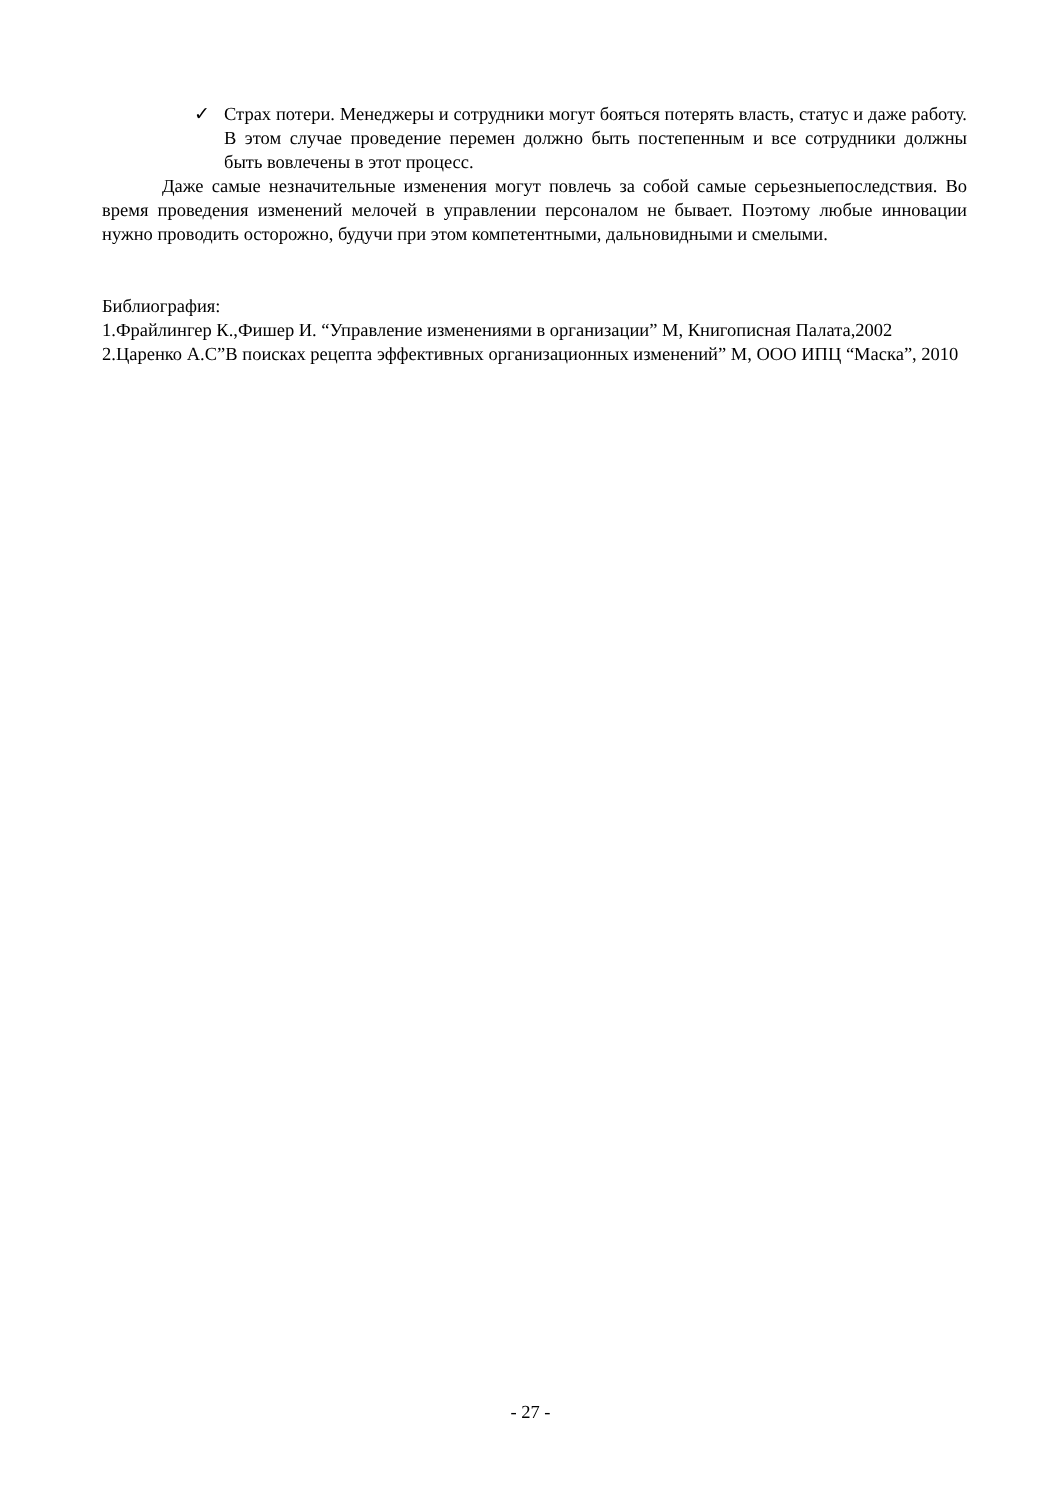✓ Страх потери. Менеджеры и сотрудники могут бояться потерять власть, статус и даже работу. В этом случае проведение перемен должно быть постепенным и все сотрудники должны быть вовлечены в этот процесс.
Даже самые незначительные изменения могут повлечь за собой самые серьезныепоследствия. Во время проведения изменений мелочей в управлении персоналом не бывает. Поэтому любые инновации нужно проводить осторожно, будучи при этом компетентными, дальновидными и смелыми.
Библиография:
1.Фрайлингер К.,Фишер И. “Управление изменениями в организации” М, Книгописная Палата,2002
2.Царенко А.С”В поисках рецепта эффективных организационных изменений” М, ООО ИПЦ “Маска”, 2010
- 27 -